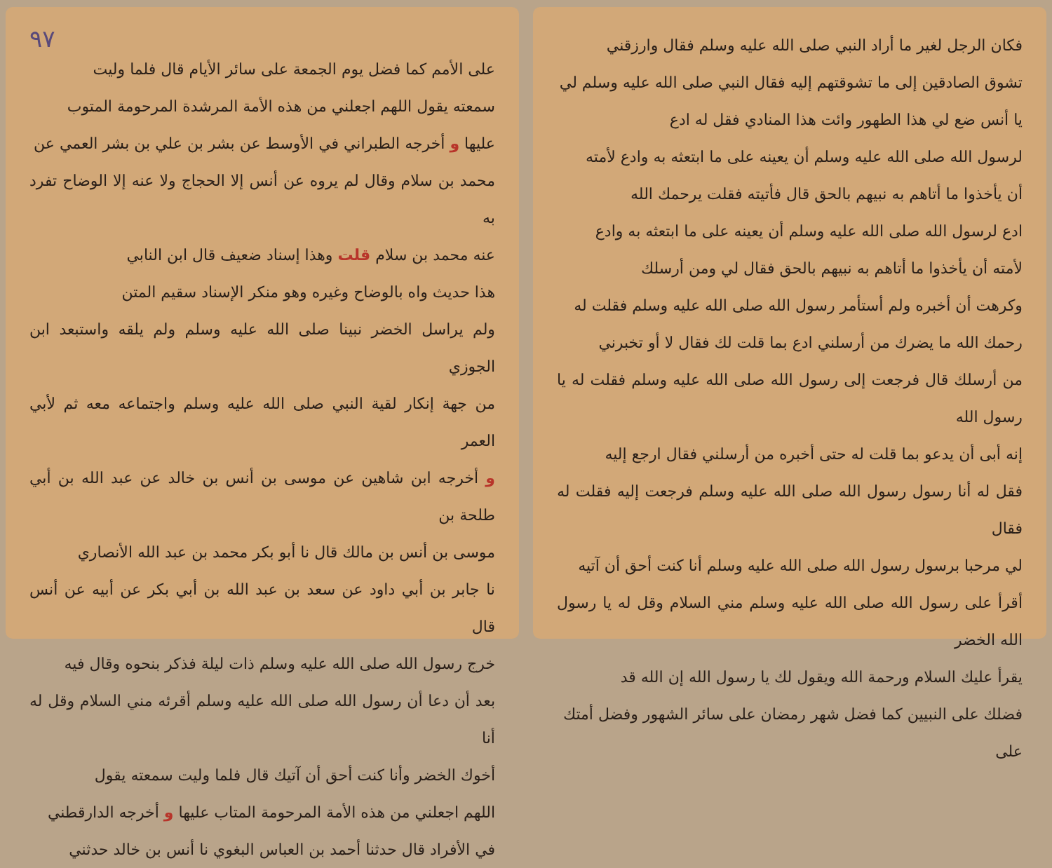فكان الرجل لغير ما أراد النبي صلى الله عليه وسلم فقال وارزقني
تشوق الصادقين إلى ما تشوقتهم إليه فقال النبي صلى الله عليه وسلم لي
يا أنس ضع لي هذا الطهور وائت هذا المنادي فقل له ادع
لرسول الله صلى الله عليه وسلم أن يعينه على ما ابتعثه به وادع لأمته
أن يأخذوا ما أتاهم به نبيهم بالحق قال فأتيته فقلت يرحمك الله
ادع لرسول الله صلى الله عليه وسلم أن يعينه على ما ابتعثه به وادع
لأمته أن يأخذوا ما أتاهم به نبيهم بالحق فقال لي ومن أرسلك
وكرهت أن أخبره ولم أستأمر رسول الله صلى الله عليه وسلم فقلت له
رحمك الله ما يضرك من أرسلني ادع بما قلت لك فقال لا أو تخبرني
من أرسلك قال فرجعت إلى رسول الله صلى الله عليه وسلم فقلت له يا رسول الله
إنه أبى أن يدعو بما قلت له حتى أخبره من أرسلني فقال ارجع إليه
فقل له أنا رسول رسول الله صلى الله عليه وسلم فرجعت إليه فقلت له فقال
لي مرحبا برسول رسول الله صلى الله عليه وسلم أنا كنت أحق أن آتيه
أقرأ على رسول الله صلى الله عليه وسلم مني السلام وقل له يا رسول الله الخضر
يقرأ عليك السلام ورحمة الله ويقول لك يا رسول الله إن الله قد
فضلك على النبيين كما فضل شهر رمضان على سائر الشهور وفضل أمتك
على
٩٧
على الأمم كما فضل يوم الجمعة على سائر الأيام قال فلما وليت
سمعته يقول اللهم اجعلني من هذه الأمة المرشدة المرحومة المتوب
عليها و أخرجه الطبراني في الأوسط عن بشر بن علي بن بشر العمي عن
محمد بن سلام وقال لم يروه عن أنس إلا الحجاج ولا عنه إلا الوضاح تفرد به
عنه محمد بن سلام قلت وهذا إسناد ضعيف قال ابن النابي
هذا حديث واه بالوضاح وغيره وهو منكر الإسناد سقيم المتن
ولم يراسل الخضر نبينا صلى الله عليه وسلم ولم يلقه واستبعد ابن الجوزي
من جهة إنكار لقية النبي صلى الله عليه وسلم واجتماعه معه ثم لأبي العمر
و أخرجه ابن شاهين عن موسى بن أنس بن خالد عن عبد الله بن أبي طلحة بن
موسى بن أنس بن مالك قال نا أبو بكر محمد بن عبد الله الأنصاري
نا جابر بن أبي داود عن سعد بن عبد الله بن أبي بكر عن أبيه عن أنس قال
خرج رسول الله صلى الله عليه وسلم ذات ليلة فذكر بنحوه وقال فيه
بعد أن دعا أن رسول الله صلى الله عليه وسلم أقرئه مني السلام وقل له أنا
أخوك الخضر وأنا كنت أحق أن آتيك قال فلما وليت سمعته يقول
اللهم اجعلني من هذه الأمة المرحومة المتاب عليها و أخرجه الدارقطني
في الأفراد قال حدثنا أحمد بن العباس البغوي نا أنس بن خالد حدثني